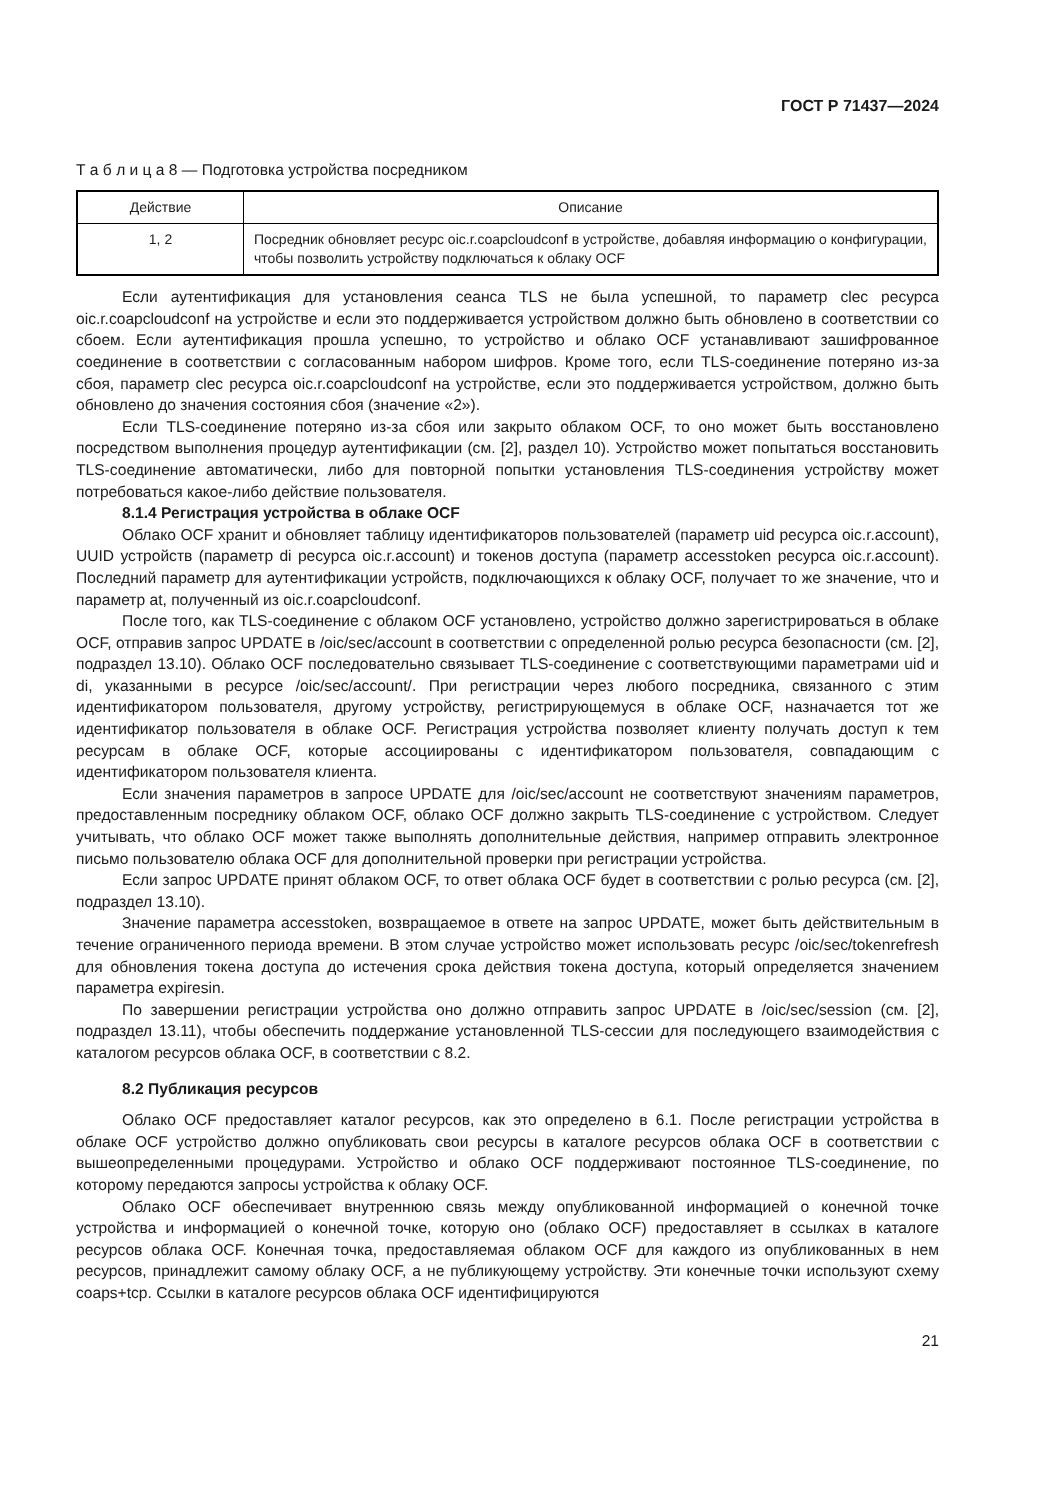ГОСТ Р 71437—2024
Т а б л и ц а 8 — Подготовка устройства посредником
| Действие | Описание |
| --- | --- |
| 1, 2 | Посредник обновляет ресурс oic.r.coapcloudconf в устройстве, добавляя информацию о конфигурации, чтобы позволить устройству подключаться к облаку OCF |
Если аутентификация для установления сеанса TLS не была успешной, то параметр clec ресурса oic.r.coapcloudconf на устройстве и если это поддерживается устройством должно быть обновлено в соответствии со сбоем. Если аутентификация прошла успешно, то устройство и облако OCF устанавливают зашифрованное соединение в соответствии с согласованным набором шифров. Кроме того, если TLS-соединение потеряно из-за сбоя, параметр clec ресурса oic.r.coapcloudconf на устройстве, если это поддерживается устройством, должно быть обновлено до значения состояния сбоя (значение «2»).
Если TLS-соединение потеряно из-за сбоя или закрыто облаком OCF, то оно может быть восстановлено посредством выполнения процедур аутентификации (см. [2], раздел 10). Устройство может попытаться восстановить TLS-соединение автоматически, либо для повторной попытки установления TLS-соединения устройству может потребоваться какое-либо действие пользователя.
8.1.4 Регистрация устройства в облаке OCF
Облако OCF хранит и обновляет таблицу идентификаторов пользователей (параметр uid ресурса oic.r.account), UUID устройств (параметр di ресурса oic.r.account) и токенов доступа (параметр accesstoken ресурса oic.r.account). Последний параметр для аутентификации устройств, подключающихся к облаку OCF, получает то же значение, что и параметр at, полученный из oic.r.coapcloudconf.
После того, как TLS-соединение с облаком OCF установлено, устройство должно зарегистрироваться в облаке OCF, отправив запрос UPDATE в /oic/sec/account в соответствии с определенной ролью ресурса безопасности (см. [2], подраздел 13.10). Облако OCF последовательно связывает TLS-соединение с соответствующими параметрами uid и di, указанными в ресурсе /oic/sec/account/. При регистрации через любого посредника, связанного с этим идентификатором пользователя, другому устройству, регистрирующемуся в облаке OCF, назначается тот же идентификатор пользователя в облаке OCF. Регистрация устройства позволяет клиенту получать доступ к тем ресурсам в облаке OCF, которые ассоциированы с идентификатором пользователя, совпадающим с идентификатором пользователя клиента.
Если значения параметров в запросе UPDATE для /oic/sec/account не соответствуют значениям параметров, предоставленным посреднику облаком OCF, облако OCF должно закрыть TLS-соединение с устройством. Следует учитывать, что облако OCF может также выполнять дополнительные действия, например отправить электронное письмо пользователю облака OCF для дополнительной проверки при регистрации устройства.
Если запрос UPDATE принят облаком OCF, то ответ облака OCF будет в соответствии с ролью ресурса (см. [2], подраздел 13.10).
Значение параметра accesstoken, возвращаемое в ответе на запрос UPDATE, может быть действительным в течение ограниченного периода времени. В этом случае устройство может использовать ресурс /oic/sec/tokenrefresh для обновления токена доступа до истечения срока действия токена доступа, который определяется значением параметра expiresin.
По завершении регистрации устройства оно должно отправить запрос UPDATE в /oic/sec/session (см. [2], подраздел 13.11), чтобы обеспечить поддержание установленной TLS-сессии для последующего взаимодействия с каталогом ресурсов облака OCF, в соответствии с 8.2.
8.2 Публикация ресурсов
Облако OCF предоставляет каталог ресурсов, как это определено в 6.1. После регистрации устройства в облаке OCF устройство должно опубликовать свои ресурсы в каталоге ресурсов облака OCF в соответствии с вышеопределенными процедурами. Устройство и облако OCF поддерживают постоянное TLS-соединение, по которому передаются запросы устройства к облаку OCF.
Облако OCF обеспечивает внутреннюю связь между опубликованной информацией о конечной точке устройства и информацией о конечной точке, которую оно (облако OCF) предоставляет в ссылках в каталоге ресурсов облака OCF. Конечная точка, предоставляемая облаком OCF для каждого из опубликованных в нем ресурсов, принадлежит самому облаку OCF, а не публикующему устройству. Эти конечные точки используют схему coaps+tcp. Ссылки в каталоге ресурсов облака OCF идентифицируются
21